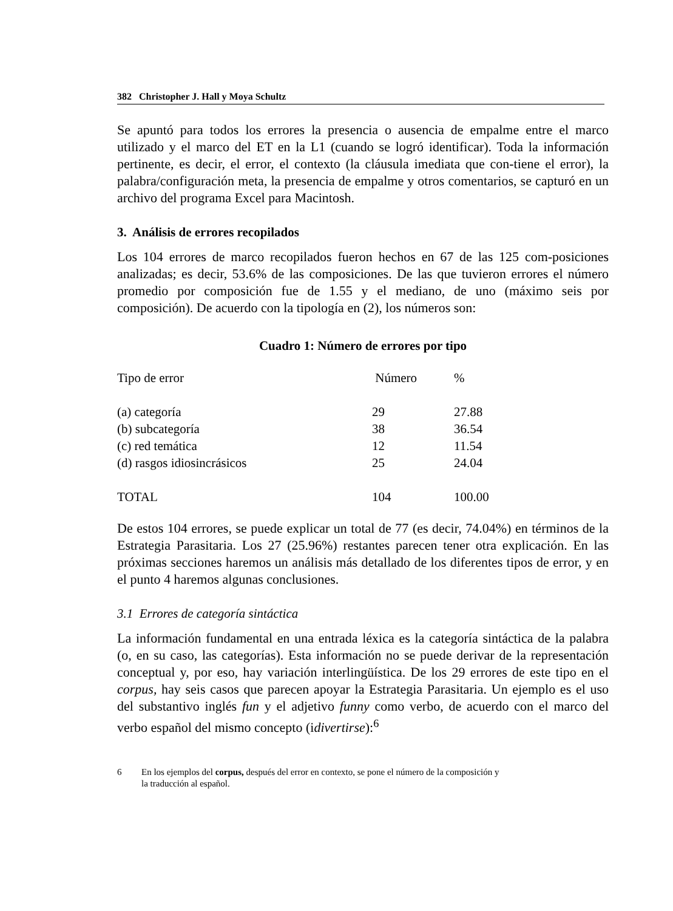382 Christopher J. Hall y Moya Schultz
Se apuntó para todos los errores la presencia o ausencia de empalme entre el marco utilizado y el marco del ET en la L1 (cuando se logró identificar). Toda la información pertinente, es decir, el error, el contexto (la cláusula imediata que con-tiene el error), la palabra/configuración meta, la presencia de empalme y otros comentarios, se capturó en un archivo del programa Excel para Macintosh.
3. Análisis de errores recopilados
Los 104 errores de marco recopilados fueron hechos en 67 de las 125 com-posiciones analizadas; es decir, 53.6% de las composiciones. De las que tuvieron errores el número promedio por composición fue de 1.55 y el mediano, de uno (máximo seis por composición). De acuerdo con la tipología en (2), los números son:
Cuadro 1: Número de errores por tipo
| Tipo de error | Número | % |
| (a) categoría | 29 | 27.88 |
| (b) subcategoría | 38 | 36.54 |
| (c) red temática | 12 | 11.54 |
| (d) rasgos idiosincrásicos | 25 | 24.04 |
| TOTAL | 104 | 100.00 |
De estos 104 errores, se puede explicar un total de 77 (es decir, 74.04%) en términos de la Estrategia Parasitaria. Los 27 (25.96%) restantes parecen tener otra explicación. En las próximas secciones haremos un análisis más detallado de los diferentes tipos de error, y en el punto 4 haremos algunas conclusiones.
3.1 Errores de categoría sintáctica
La información fundamental en una entrada léxica es la categoría sintáctica de la palabra (o, en su caso, las categorías). Esta información no se puede derivar de la representación conceptual y, por eso, hay variación interlingüística. De los 29 errores de este tipo en el corpus, hay seis casos que parecen apoyar la Estrategia Parasitaria. Un ejemplo es el uso del substantivo inglés fun y el adjetivo funny como verbo, de acuerdo con el marco del verbo español del mismo concepto (idivertirse):<sup>6</sup>
6 En los ejemplos del corpus, después del error en contexto, se pone el número de la composición y
la traducción al español.